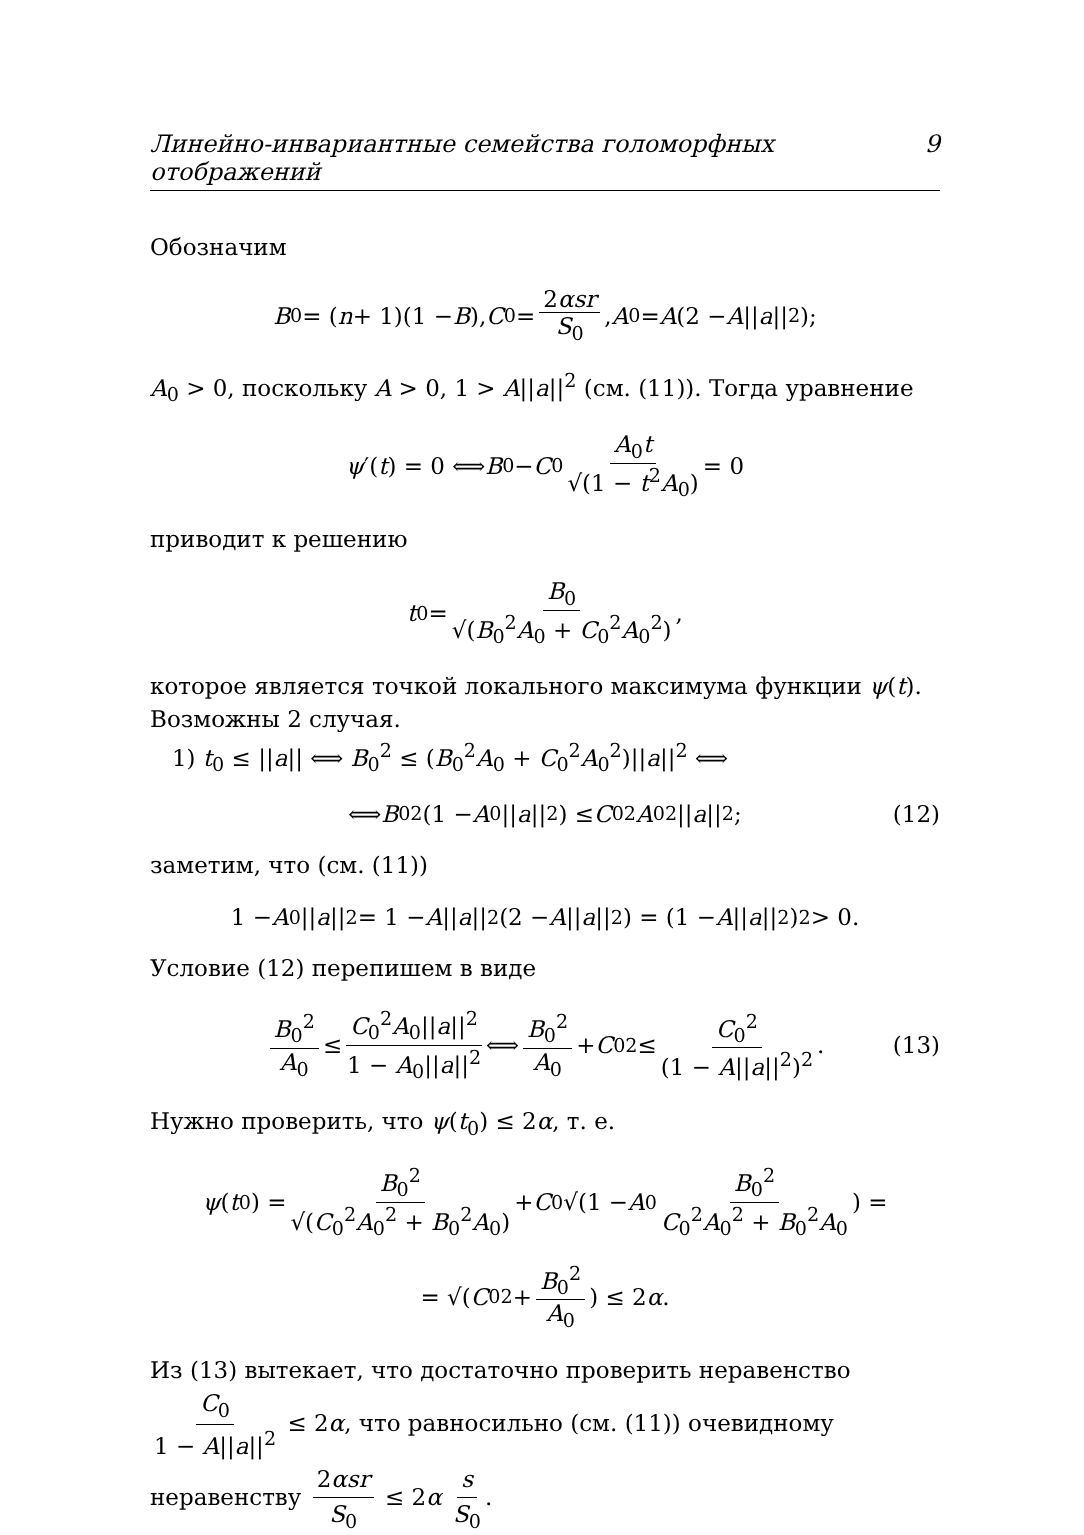Линейно-инвариантные семейства голоморфных отображений 9
Обозначим
B<sub>0</sub> = (n + 1)(1 − B), C<sub>0</sub> = 2αsr S<sub>0</sub>, A<sub>0</sub> = A (2 − A || a ||<sup>2</sup>);
A<sub>0</sub> > 0, поскольку A > 0, 1 > A||a||<sup>2</sup> (см. (11)). Тогда уравнение
ψ ′(t) = 0 ⟺ B<sub>0</sub> − C<sub>0</sub> A<sub>0</sub>t √(1 − t<sup>2</sup>A<sub>0</sub>) = 0
приводит к решению
t<sub>0</sub> = B<sub>0</sub> √(B<sub>0</sub><sup>2</sup>A<sub>0</sub> + C<sub>0</sub><sup>2</sup>A<sub>0</sub><sup>2</sup>),
которое является точкой локального максимума функции ψ(t). Возможны 2 случая.
1) t<sub>0</sub> ≤ ||a|| ⟺ B<sub>0</sub><sup>2</sup> ≤ (B<sub>0</sub><sup>2</sup>A<sub>0</sub> + C<sub>0</sub><sup>2</sup>A<sub>0</sub><sup>2</sup>)||a||<sup>2</sup> ⟺
⟺ B<sub>0</sub><sup>2</sup>(1 − A<sub>0</sub>|| a ||<sup>2</sup>) ≤ C<sub>0</sub><sup>2</sup> A<sub>0</sub><sup>2</sup>|| a ||<sup>2</sup>; (12)
заметим, что (см. (11))
1 − A<sub>0</sub>|| a ||<sup>2</sup> = 1 − A || a ||<sup>2</sup>(2 − A || a ||<sup>2</sup>) = (1 − A || a ||<sup>2</sup>)<sup>2</sup> > 0.
Условие (12) перепишем в виде
B<sub>0</sub><sup>2</sup> A<sub>0</sub> ≤ C<sub>0</sub><sup>2</sup>A<sub>0</sub>||a||<sup>2</sup> 1 − A<sub>0</sub>||a||<sup>2</sup> ⟺ B<sub>0</sub><sup>2</sup> A<sub>0</sub> + C<sub>0</sub><sup>2</sup> ≤ C<sub>0</sub><sup>2</sup> (1 − A||a||<sup>2</sup>)<sup>2</sup>. (13)
Нужно проверить, что ψ(t<sub>0</sub>) ≤ 2α, т. е.
ψ (t<sub>0</sub>) = B<sub>0</sub><sup>2</sup> √(C<sub>0</sub><sup>2</sup>A<sub>0</sub><sup>2</sup> + B<sub>0</sub><sup>2</sup>A<sub>0</sub>) + C<sub>0</sub>√(1 − A<sub>0</sub> B<sub>0</sub><sup>2</sup> C<sub>0</sub><sup>2</sup>A<sub>0</sub><sup>2</sup> + B<sub>0</sub><sup>2</sup>A<sub>0</sub>) =
= √(C<sub>0</sub><sup>2</sup> + B<sub>0</sub><sup>2</sup> A<sub>0</sub>) ≤ 2 α.
Из (13) вытекает, что достаточно проверить неравенство C<sub>0</sub> 1 − A||a||<sup>2</sup> ≤ 2α, что равносильно (см. (11)) очевидному неравенству 2αsr S<sub>0</sub> ≤ 2α s S<sub>0</sub>.